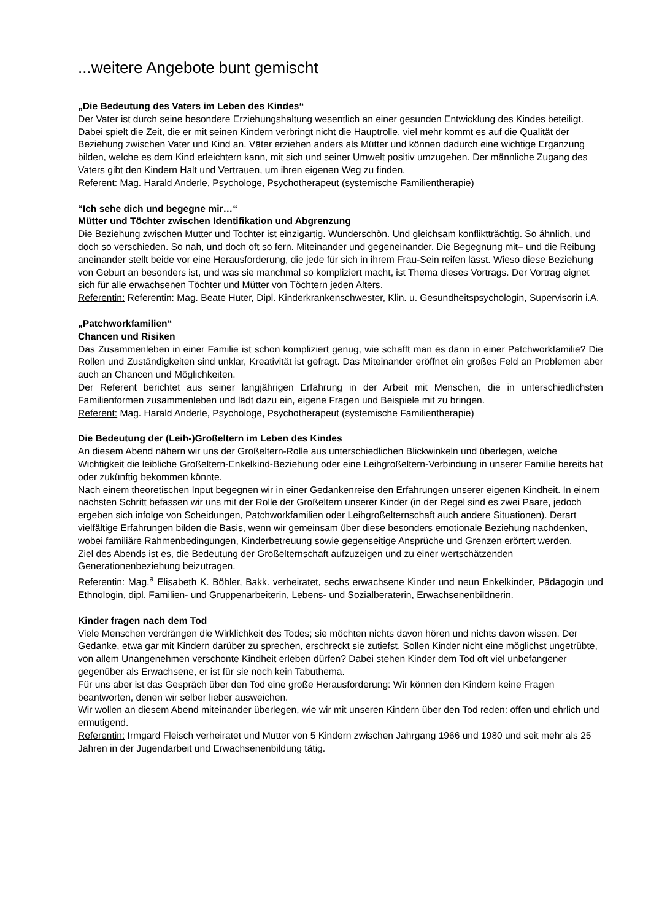...weitere Angebote bunt gemischt
„Die Bedeutung des Vaters im Leben des Kindes“
Der Vater ist durch seine besondere Erziehungshaltung wesentlich an einer gesunden Entwicklung des Kindes beteiligt. Dabei spielt die Zeit, die er mit seinen Kindern verbringt nicht die Hauptrolle, viel mehr kommt es auf die Qualität der Beziehung zwischen Vater und Kind an. Väter erziehen anders als Mütter und können dadurch eine wichtige Ergänzung bilden, welche es dem Kind erleichtern kann, mit sich und seiner Umwelt positiv umzugehen. Der männliche Zugang des Vaters gibt den Kindern Halt und Vertrauen, um ihren eigenen Weg zu finden.
Referent: Mag. Harald Anderle, Psychologe, Psychotherapeut (systemische Familientherapie)
“Ich sehe dich und begegne mir…“
Mütter und Töchter zwischen Identifikation und Abgrenzung
Die Beziehung zwischen Mutter und Tochter ist einzigartig. Wunderschön. Und gleichsam konfliktträchtig. So ähnlich, und doch so verschieden. So nah, und doch oft so fern. Miteinander und gegeneinander. Die Begegnung mit– und die Reibung aneinander stellt beide vor eine Herausforderung, die jede für sich in ihrem Frau-Sein reifen lässt. Wieso diese Beziehung von Geburt an besonders ist, und was sie manchmal so kompliziert macht, ist Thema dieses Vortrags. Der Vortrag eignet sich für alle erwachsenen Töchter und Mütter von Töchtern jeden Alters.
Referentin: Referentin: Mag. Beate Huter, Dipl. Kinderkrankenschwester, Klin. u. Gesundheitspsychologin, Supervisorin i.A.
„Patchworkfamilien“
Chancen und Risiken
Das Zusammenleben in einer Familie ist schon kompliziert genug, wie schafft man es dann in einer Patchworkfamilie? Die Rollen und Zuständigkeiten sind unklar, Kreativität ist gefragt. Das Miteinander eröffnet ein großes Feld an Problemen aber auch an Chancen und Möglichkeiten.
Der Referent berichtet aus seiner langjährigen Erfahrung in der Arbeit mit Menschen, die in unterschiedlichsten Familienformen zusammenleben und lädt dazu ein, eigene Fragen und Beispiele mit zu bringen.
Referent: Mag. Harald Anderle, Psychologe, Psychotherapeut (systemische Familientherapie)
Die Bedeutung der (Leih-)Großeltern im Leben des Kindes
An diesem Abend nähern wir uns der Großeltern-Rolle aus unterschiedlichen Blickwinkeln und überlegen, welche Wichtigkeit die leibliche Großeltern-Enkelkind-Beziehung oder eine Leihgroßeltern-Verbindung in unserer Familie bereits hat oder zukünftig bekommen könnte.
Nach einem theoretischen Input begegnen wir in einer Gedankenreise den Erfahrungen unserer eigenen Kindheit. In einem nächsten Schritt befassen wir uns mit der Rolle der Großeltern unserer Kinder (in der Regel sind es zwei Paare, jedoch ergeben sich infolge von Scheidungen, Patchworkfamilien oder Leihgroßelternschaft auch andere Situationen). Derart vielfältige Erfahrungen bilden die Basis, wenn wir gemeinsam über diese besonders emotionale Beziehung nachdenken, wobei familiäre Rahmenbedingungen, Kinderbetreuung sowie gegenseitige Ansprüche und Grenzen erörtert werden.
Ziel des Abends ist es, die Bedeutung der Großelternschaft aufzuzeigen und zu einer wertschätzenden Generationenbeziehung beizutragen.
Referentin: Mag.<sup>a</sup> Elisabeth K. Böhler, Bakk. verheiratet, sechs erwachsene Kinder und neun Enkelkinder, Pädagogin und Ethnologin, dipl. Familien- und Gruppenarbeiterin, Lebens- und Sozialberaterin, Erwachsenenbildnerin.
Kinder fragen nach dem Tod
Viele Menschen verdrängen die Wirklichkeit des Todes; sie möchten nichts davon hören und nichts davon wissen. Der Gedanke, etwa gar mit Kindern darüber zu sprechen, erschreckt sie zutiefst. Sollen Kinder nicht eine möglichst ungetrübte, von allem Unangenehmen verschonte Kindheit erleben dürfen? Dabei stehen Kinder dem Tod oft viel unbefangener gegenüber als Erwachsene, er ist für sie noch kein Tabuthema.
Für uns aber ist das Gespräch über den Tod eine große Herausforderung: Wir können den Kindern keine Fragen beantworten, denen wir selber lieber ausweichen.
Wir wollen an diesem Abend miteinander überlegen, wie wir mit unseren Kindern über den Tod reden: offen und ehrlich und ermutigend.
Referentin: Irmgard Fleisch verheiratet und Mutter von 5 Kindern zwischen Jahrgang 1966 und 1980 und seit mehr als 25 Jahren in der Jugendarbeit und Erwachsenenbildung tätig.